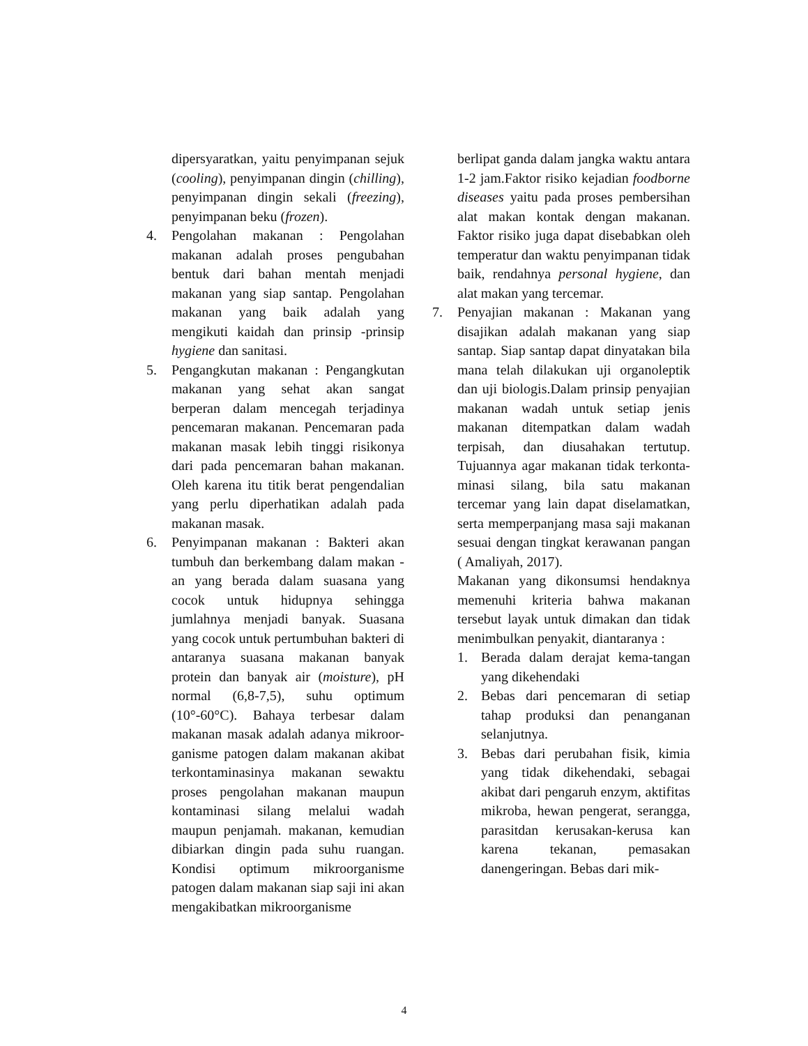dipersyaratkan, yaitu penyimpanan sejuk (cooling), penyimpanan dingin (chilling), penyimpanan dingin sekali (freezing), penyimpanan beku (frozen).
4. Pengolahan makanan : Pengolahan makanan adalah proses pengubahan bentuk dari bahan mentah menjadi makanan yang siap santap. Pengolahan makanan yang baik adalah yang mengikuti kaidah dan prinsip -prinsip hygiene dan sanitasi.
5. Pengangkutan makanan : Pengangkutan makanan yang sehat akan sangat berperan dalam mencegah terjadinya pencemaran makanan. Pencemaran pada makanan masak lebih tinggi risikonya dari pada pencemaran bahan makanan. Oleh karena itu titik berat pengendalian yang perlu diperhatikan adalah pada makanan masak.
6. Penyimpanan makanan : Bakteri akan tumbuh dan berkembang dalam makan -an yang berada dalam suasana yang cocok untuk hidupnya sehingga jumlahnya menjadi banyak. Suasana yang cocok untuk pertumbuhan bakteri di antaranya suasana makanan banyak protein dan banyak air (moisture), pH normal (6,8-7,5), suhu optimum (10°-60°C). Bahaya terbesar dalam makanan masak adalah adanya mikroor-ganisme patogen dalam makanan akibat terkontaminasinya makanan sewaktu proses pengolahan makanan maupun kontaminasi silang melalui wadah maupun penjamah. makanan, kemudian dibiarkan dingin pada suhu ruangan. Kondisi optimum mikroorganisme patogen dalam makanan siap saji ini akan mengakibatkan mikroorganisme
berlipat ganda dalam jangka waktu antara 1-2 jam.Faktor risiko kejadian foodborne diseases yaitu pada proses pembersihan alat makan kontak dengan makanan. Faktor risiko juga dapat disebabkan oleh temperatur dan waktu penyimpanan tidak baik, rendahnya personal hygiene, dan alat makan yang tercemar.
7. Penyajian makanan : Makanan yang disajikan adalah makanan yang siap santap. Siap santap dapat dinyatakan bila mana telah dilakukan uji organoleptik dan uji biologis.Dalam prinsip penyajian makanan wadah untuk setiap jenis makanan ditempatkan dalam wadah terpisah, dan diusahakan tertutup. Tujuannya agar makanan tidak terkonta-minasi silang, bila satu makanan tercemar yang lain dapat diselamatkan, serta memperpanjang masa saji makanan sesuai dengan tingkat kerawanan pangan ( Amaliyah, 2017).
Makanan yang dikonsumsi hendaknya memenuhi kriteria bahwa makanan tersebut layak untuk dimakan dan tidak menimbulkan penyakit, diantaranya :
1. Berada dalam derajat kema-tangan yang dikehendaki
2. Bebas dari pencemaran di setiap tahap produksi dan penanganan selanjutnya.
3. Bebas dari perubahan fisik, kimia yang tidak dikehendaki, sebagai akibat dari pengaruh enzym, aktifitas mikroba, hewan pengerat, serangga, parasitdan kerusakan-kerusa kan karena tekanan, pemasakan danengeringan. Bebas dari mik-
4